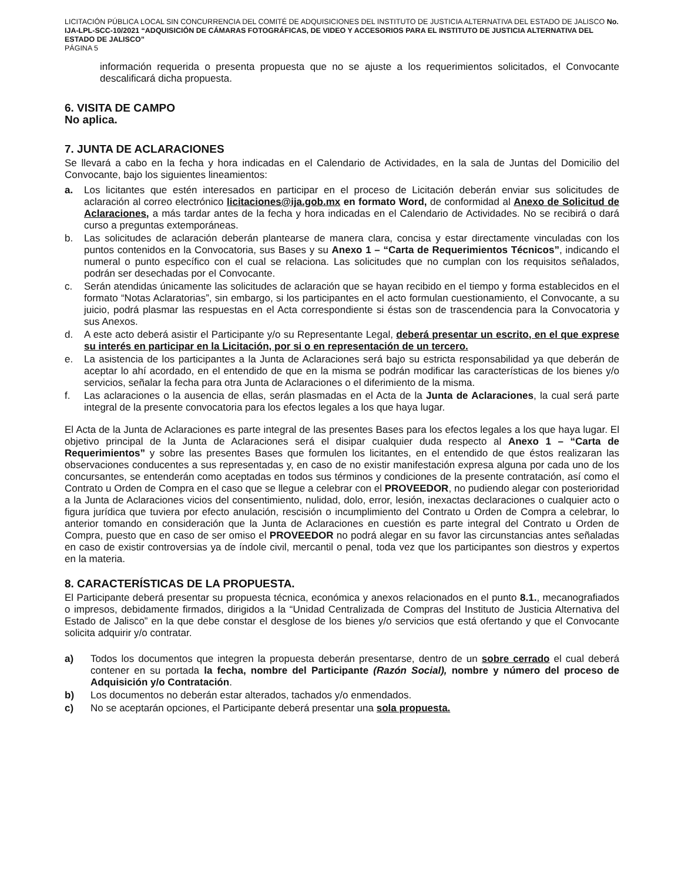LICITACIÓN PÚBLICA LOCAL SIN CONCURRENCIA DEL COMITÉ DE ADQUISICIONES DEL INSTITUTO DE JUSTICIA ALTERNATIVA DEL ESTADO DE JALISCO No. IJA-LPL-SCC-10/2021 “ADQUISICIÓN DE CÁMARAS FOTOGRÁFICAS, DE VIDEO Y ACCESORIOS PARA EL INSTITUTO DE JUSTICIA ALTERNATIVA DEL ESTADO DE JALISCO”
PÁGINA 5
información requerida o presenta propuesta que no se ajuste a los requerimientos solicitados, el Convocante descalificará dicha propuesta.
6. VISITA DE CAMPO
No aplica.
7. JUNTA DE ACLARACIONES
Se llevará a cabo en la fecha y hora indicadas en el Calendario de Actividades, en la sala de Juntas del Domicilio del Convocante, bajo los siguientes lineamientos:
a. Los licitantes que estén interesados en participar en el proceso de Licitación deberán enviar sus solicitudes de aclaración al correo electrónico licitaciones@ija.gob.mx en formato Word, de conformidad al Anexo de Solicitud de Aclaraciones, a más tardar antes de la fecha y hora indicadas en el Calendario de Actividades. No se recibirá o dará curso a preguntas extemporáneas.
b. Las solicitudes de aclaración deberán plantearse de manera clara, concisa y estar directamente vinculadas con los puntos contenidos en la Convocatoria, sus Bases y su Anexo 1 – “Carta de Requerimientos Técnicos”, indicando el numeral o punto específico con el cual se relaciona. Las solicitudes que no cumplan con los requisitos señalados, podrán ser desechadas por el Convocante.
c. Serán atendidas únicamente las solicitudes de aclaración que se hayan recibido en el tiempo y forma establecidos en el formato “Notas Aclaratorias”, sin embargo, si los participantes en el acto formulan cuestionamiento, el Convocante, a su juicio, podrá plasmar las respuestas en el Acta correspondiente si éstas son de trascendencia para la Convocatoria y sus Anexos.
d. A este acto deberá asistir el Participante y/o su Representante Legal, deberá presentar un escrito, en el que exprese su interés en participar en la Licitación, por si o en representación de un tercero.
e. La asistencia de los participantes a la Junta de Aclaraciones será bajo su estricta responsabilidad ya que deberán de aceptar lo ahí acordado, en el entendido de que en la misma se podrán modificar las características de los bienes y/o servicios, señalar la fecha para otra Junta de Aclaraciones o el diferimiento de la misma.
f. Las aclaraciones o la ausencia de ellas, serán plasmadas en el Acta de la Junta de Aclaraciones, la cual será parte integral de la presente convocatoria para los efectos legales a los que haya lugar.
El Acta de la Junta de Aclaraciones es parte integral de las presentes Bases para los efectos legales a los que haya lugar. El objetivo principal de la Junta de Aclaraciones será el disipar cualquier duda respecto al Anexo 1 – “Carta de Requerimientos” y sobre las presentes Bases que formulen los licitantes, en el entendido de que éstos realizaran las observaciones conducentes a sus representadas y, en caso de no existir manifestación expresa alguna por cada uno de los concursantes, se entenderán como aceptadas en todos sus términos y condiciones de la presente contratación, así como el Contrato u Orden de Compra en el caso que se llegue a celebrar con el PROVEEDOR, no pudiendo alegar con posterioridad a la Junta de Aclaraciones vicios del consentimiento, nulidad, dolo, error, lesión, inexactas declaraciones o cualquier acto o figura jurídica que tuviera por efecto anulación, rescisión o incumplimiento del Contrato u Orden de Compra a celebrar, lo anterior tomando en consideración que la Junta de Aclaraciones en cuestión es parte integral del Contrato u Orden de Compra, puesto que en caso de ser omiso el PROVEEDOR no podrá alegar en su favor las circunstancias antes señaladas en caso de existir controversias ya de índole civil, mercantil o penal, toda vez que los participantes son diestros y expertos en la materia.
8. CARACTERÍSTICAS DE LA PROPUESTA.
El Participante deberá presentar su propuesta técnica, económica y anexos relacionados en el punto 8.1., mecanografiados o impresos, debidamente firmados, dirigidos a la “Unidad Centralizada de Compras del Instituto de Justicia Alternativa del Estado de Jalisco” en la que debe constar el desglose de los bienes y/o servicios que está ofertando y que el Convocante solicita adquirir y/o contratar.
a) Todos los documentos que integren la propuesta deberán presentarse, dentro de un sobre cerrado el cual deberá contener en su portada la fecha, nombre del Participante (Razón Social), nombre y número del proceso de Adquisición y/o Contratación.
b) Los documentos no deberán estar alterados, tachados y/o enmendados.
c) No se aceptarán opciones, el Participante deberá presentar una sola propuesta.